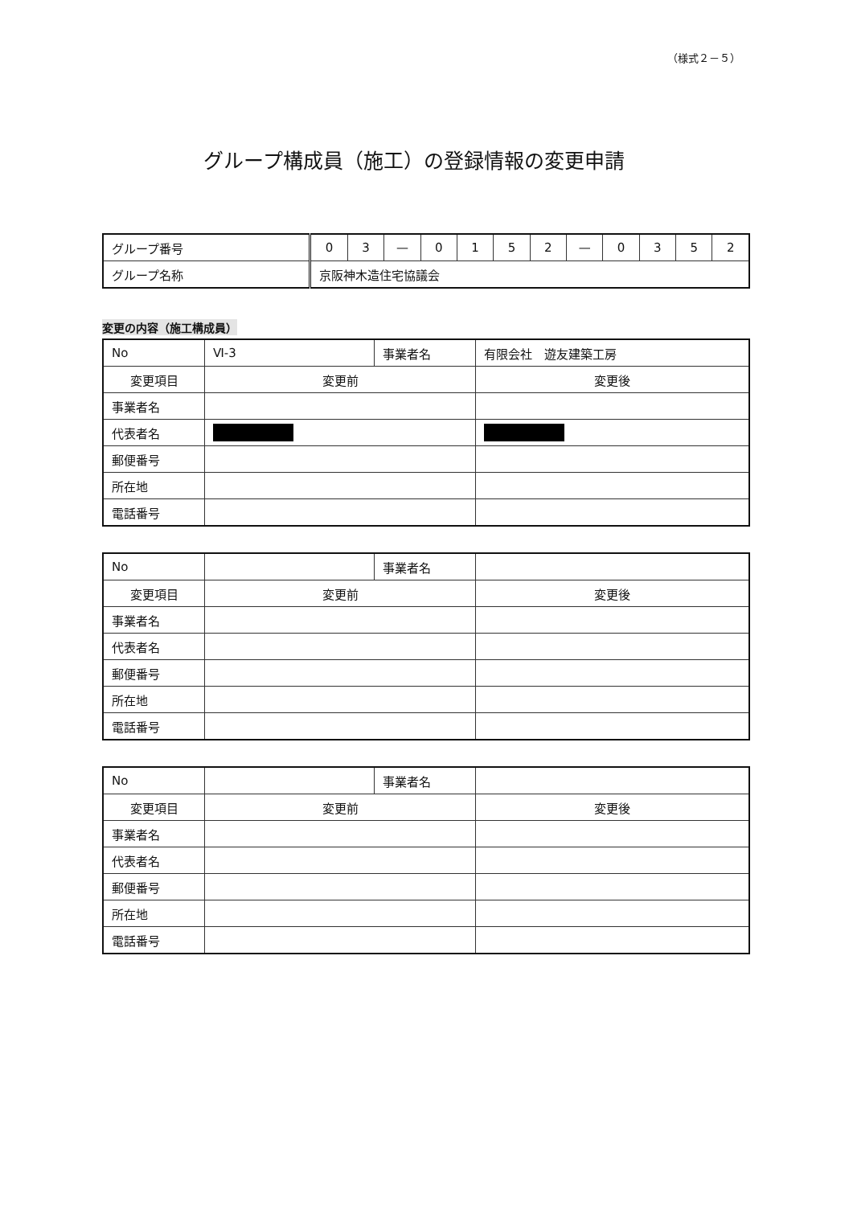（様式２－５）
グループ構成員（施工）の登録情報の変更申請
| グループ番号 | 0 | 3 | — | 0 | 1 | 5 | 2 | — | 0 | 3 | 5 | 2 |
| グループ名称 | 京阪神木造住宅協議会 | | | | | | | | | | | |
変更の内容（施工構成員）
| No | Ⅵ-3 | 事業者名 | 有限会社 遊友建築工房 |
| 変更項目 | 変更前 | | 変更後 |
| 事業者名 | | | |
| 代表者名 | | | |
| 郵便番号 | | | |
| 所在地 | | | |
| 電話番号 | | | |
| No | | 事業者名 | |
| 変更項目 | 変更前 | | 変更後 |
| 事業者名 | | | |
| 代表者名 | | | |
| 郵便番号 | | | |
| 所在地 | | | |
| 電話番号 | | | |
| No | | 事業者名 | |
| 変更項目 | 変更前 | | 変更後 |
| 事業者名 | | | |
| 代表者名 | | | |
| 郵便番号 | | | |
| 所在地 | | | |
| 電話番号 | | | |